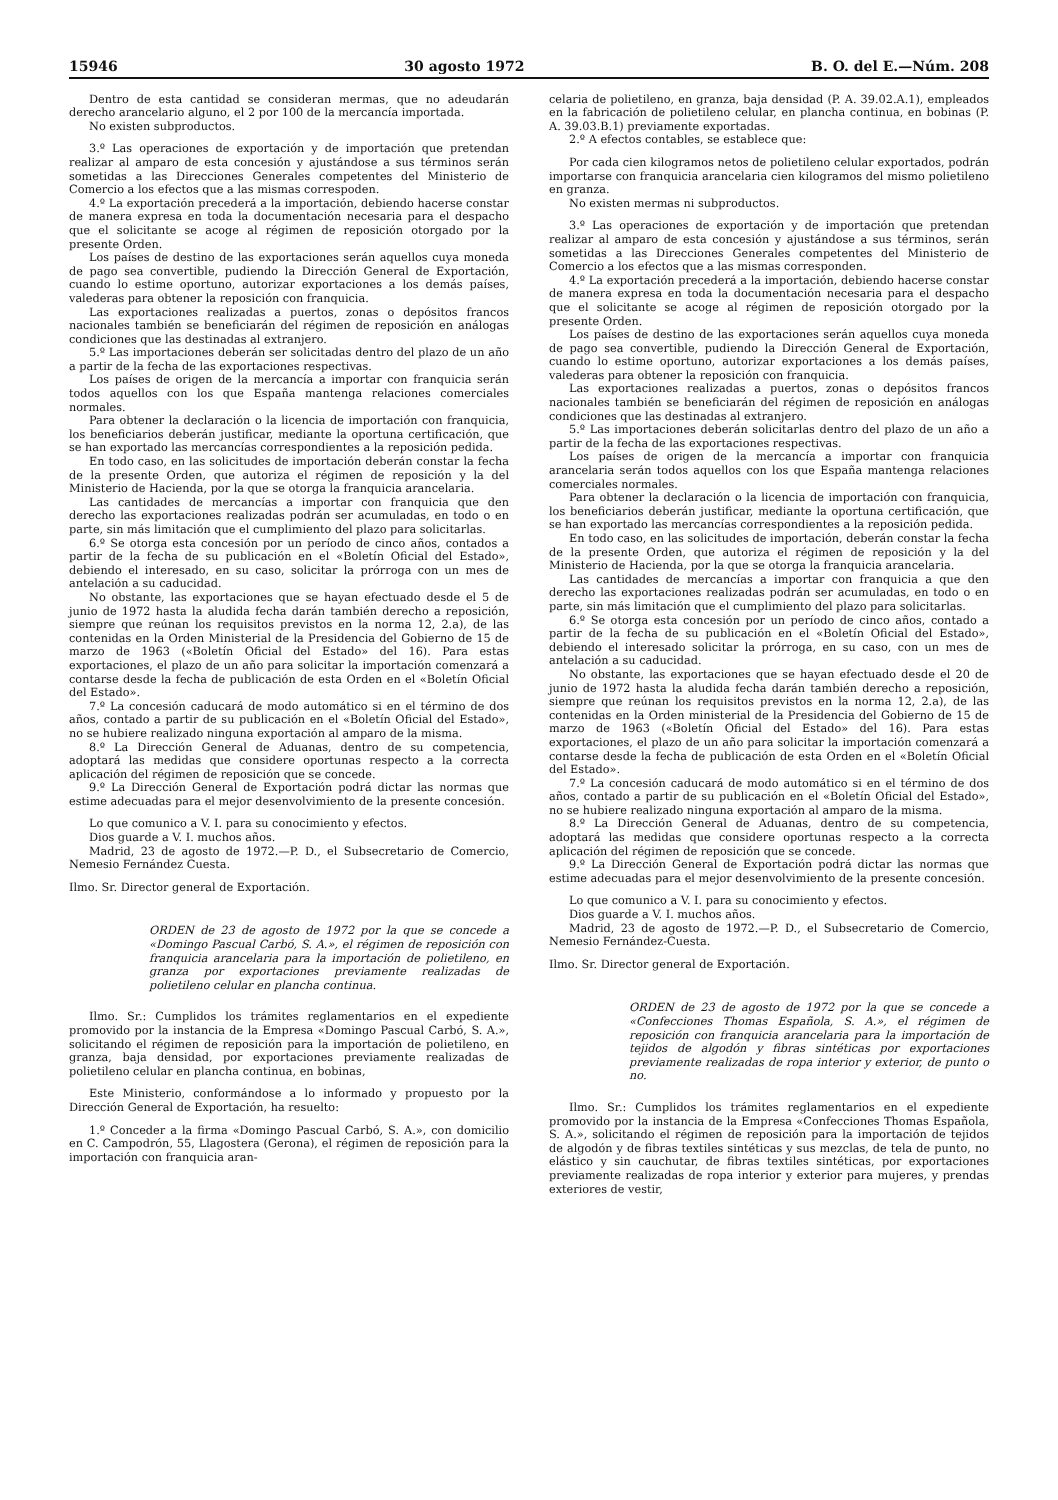15946 30 agosto 1972 B. O. del E.—Núm. 208
Dentro de esta cantidad se consideran mermas, que no adeudarán derecho arancelario alguno, el 2 por 100 de la mercancía importada.
No existen subproductos.
3.º Las operaciones de exportación y de importación que pretendan realizar al amparo de esta concesión y ajustándose a sus términos serán sometidas a las Direcciones Generales competentes del Ministerio de Comercio a los efectos que a las mismas correspoden.
4.º La exportación precederá a la importación, debiendo hacerse constar de manera expresa en toda la documentación necesaria para el despacho que el solicitante se acoge al régimen de reposición otorgado por la presente Orden.
Los países de destino de las exportaciones serán aquellos cuya moneda de pago sea convertible, pudiendo la Dirección General de Exportación, cuando lo estime oportuno, autorizar exportaciones a los demás países, valederas para obtener la reposición con franquicia.
Las exportaciones realizadas a puertos, zonas o depósitos francos nacionales también se beneficiarán del régimen de reposición en análogas condiciones que las destinadas al extranjero.
5.º Las importaciones deberán ser solicitadas dentro del plazo de un año a partir de la fecha de las exportaciones respectivas.
Los países de origen de la mercancía a importar con franquicia serán todos aquellos con los que España mantenga relaciones comerciales normales.
Para obtener la declaración o la licencia de importación con franquicia, los beneficiarios deberán justificar, mediante la oportuna certificación, que se han exportado las mercancías correspondientes a la reposición pedida.
En todo caso, en las solicitudes de importación deberán constar la fecha de la presente Orden, que autoriza el régimen de reposición y la del Ministerio de Hacienda, por la que se otorga la franquicia arancelaria.
Las cantidades de mercancías a importar con franquicia que den derecho las exportaciones realizadas podrán ser acumuladas, en todo o en parte, sin más limitación que el cumplimiento del plazo para solicitarlas.
6.º Se otorga esta concesión por un período de cinco años, contados a partir de la fecha de su publicación en el «Boletín Oficial del Estado», debiendo el interesado, en su caso, solicitar la prórroga con un mes de antelación a su caducidad.
No obstante, las exportaciones que se hayan efectuado desde el 5 de junio de 1972 hasta la aludida fecha darán también derecho a reposición, siempre que reúnan los requisitos previstos en la norma 12, 2.a), de las contenidas en la Orden Ministerial de la Presidencia del Gobierno de 15 de marzo de 1963 («Boletín Oficial del Estado» del 16). Para estas exportaciones, el plazo de un año para solicitar la importación comenzará a contarse desde la fecha de publicación de esta Orden en el «Boletín Oficial del Estado».
7.º La concesión caducará de modo automático si en el término de dos años, contado a partir de su publicación en el «Boletín Oficial del Estado», no se hubiere realizado ninguna exportación al amparo de la misma.
8.º La Dirección General de Aduanas, dentro de su competencia, adoptará las medidas que considere oportunas respecto a la correcta aplicación del régimen de reposición que se concede.
9.º La Dirección General de Exportación podrá dictar las normas que estime adecuadas para el mejor desenvolvimiento de la presente concesión.
Lo que comunico a V. I. para su conocimiento y efectos.
Dios guarde a V. I. muchos años.
Madrid, 23 de agosto de 1972.—P. D., el Subsecretario de Comercio, Nemesio Fernández Cuesta.
Ilmo. Sr. Director general de Exportación.
ORDEN de 23 de agosto de 1972 por la que se concede a «Domingo Pascual Carbó, S. A.», el régimen de reposición con franquicia arancelaria para la importación de polietileno, en granza por exportaciones previamente realizadas de polietileno celular en plancha continua.
Ilmo. Sr.: Cumplidos los trámites reglamentarios en el expediente promovido por la instancia de la Empresa «Domingo Pascual Carbó, S. A.», solicitando el régimen de reposición para la importación de polietileno, en granza, baja densidad, por exportaciones previamente realizadas de polietileno celular en plancha continua, en bobinas,
Este Ministerio, conformándose a lo informado y propuesto por la Dirección General de Exportación, ha resuelto:
1.º Conceder a la firma «Domingo Pascual Carbó, S. A.», con domicilio en C. Campodrón, 55, Llagostera (Gerona), el régimen de reposición para la importación con franquicia aran-
celaria de polietileno, en granza, baja densidad (P. A. 39.02.A.1), empleados en la fabricación de polietileno celular, en plancha continua, en bobinas (P. A. 39.03.B.1) previamente exportadas.
2.º A efectos contables, se establece que:
Por cada cien kilogramos netos de polietileno celular exportados, podrán importarse con franquicia arancelaria cien kilogramos del mismo polietileno en granza.
No existen mermas ni subproductos.
3.º Las operaciones de exportación y de importación que pretendan realizar al amparo de esta concesión y ajustándose a sus términos, serán sometidas a las Direcciones Generales competentes del Ministerio de Comercio a los efectos que a las mismas corresponden.
4.º La exportación precederá a la importación, debiendo hacerse constar de manera expresa en toda la documentación necesaria para el despacho que el solicitante se acoge al régimen de reposición otorgado por la presente Orden.
Los países de destino de las exportaciones serán aquellos cuya moneda de pago sea convertible, pudiendo la Dirección General de Exportación, cuando lo estime oportuno, autorizar exportaciones a los demás países, valederas para obtener la reposición con franquicia.
Las exportaciones realizadas a puertos, zonas o depósitos francos nacionales también se beneficiarán del régimen de reposición en análogas condiciones que las destinadas al extranjero.
5.º Las importaciones deberán solicitarlas dentro del plazo de un año a partir de la fecha de las exportaciones respectivas.
Los países de origen de la mercancía a importar con franquicia arancelaria serán todos aquellos con los que España mantenga relaciones comerciales normales.
Para obtener la declaración o la licencia de importación con franquicia, los beneficiarios deberán justificar, mediante la oportuna certificación, que se han exportado las mercancías correspondientes a la reposición pedida.
En todo caso, en las solicitudes de importación, deberán constar la fecha de la presente Orden, que autoriza el régimen de reposición y la del Ministerio de Hacienda, por la que se otorga la franquicia arancelaria.
Las cantidades de mercancías a importar con franquicia a que den derecho las exportaciones realizadas podrán ser acumuladas, en todo o en parte, sin más limitación que el cumplimiento del plazo para solicitarlas.
6.º Se otorga esta concesión por un período de cinco años, contado a partir de la fecha de su publicación en el «Boletín Oficial del Estado», debiendo el interesado solicitar la prórroga, en su caso, con un mes de antelación a su caducidad.
No obstante, las exportaciones que se hayan efectuado desde el 20 de junio de 1972 hasta la aludida fecha darán también derecho a reposición, siempre que reúnan los requisitos previstos en la norma 12, 2.a), de las contenidas en la Orden ministerial de la Presidencia del Gobierno de 15 de marzo de 1963 («Boletín Oficial del Estado» del 16). Para estas exportaciones, el plazo de un año para solicitar la importación comenzará a contarse desde la fecha de publicación de esta Orden en el «Boletín Oficial del Estado».
7.º La concesión caducará de modo automático si en el término de dos años, contado a partir de su publicación en el «Boletín Oficial del Estado», no se hubiere realizado ninguna exportación al amparo de la misma.
8.º La Dirección General de Aduanas, dentro de su competencia, adoptará las medidas que considere oportunas respecto a la correcta aplicación del régimen de reposición que se concede.
9.º La Dirección General de Exportación podrá dictar las normas que estime adecuadas para el mejor desenvolvimiento de la presente concesión.
Lo que comunico a V. I. para su conocimiento y efectos.
Dios guarde a V. I. muchos años.
Madrid, 23 de agosto de 1972.—P. D., el Subsecretario de Comercio, Nemesio Fernández-Cuesta.
Ilmo. Sr. Director general de Exportación.
ORDEN de 23 de agosto de 1972 por la que se concede a «Confecciones Thomas Española, S. A.», el régimen de reposición con franquicia arancelaria para la importación de tejidos de algodón y fibras sintéticas por exportaciones previamente realizadas de ropa interior y exterior, de punto o no.
Ilmo. Sr.: Cumplidos los trámites reglamentarios en el expediente promovido por la instancia de la Empresa «Confecciones Thomas Española, S. A.», solicitando el régimen de reposición para la importación de tejidos de algodón y de fibras textiles sintéticas y sus mezclas, de tela de punto, no elástico y sin cauchutar, de fibras textiles sintéticas, por exportaciones previamente realizadas de ropa interior y exterior para mujeres, y prendas exteriores de vestir,